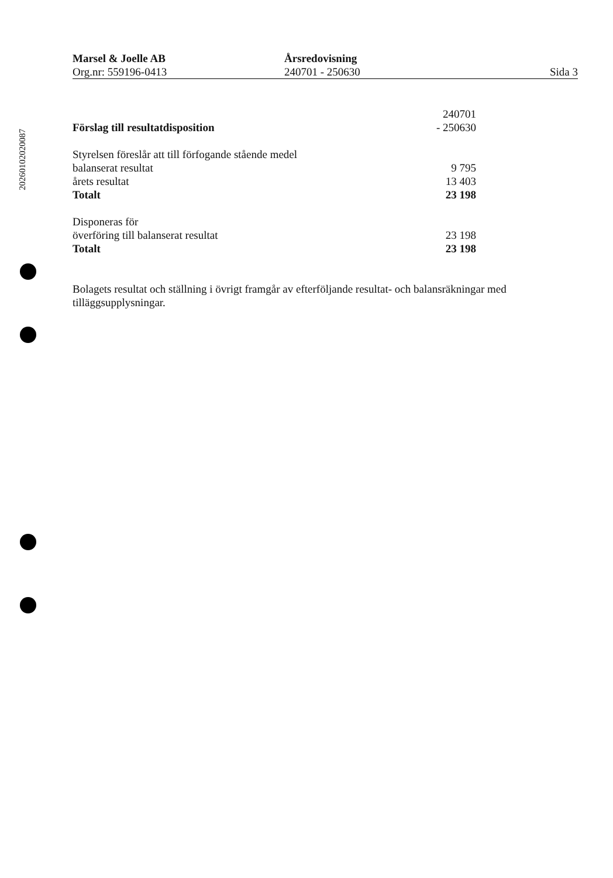20260102020087
Marsel & Joelle AB
Org.nr: 559196-0413
Årsredovisning
240701 - 250630
Sida 3
| Förslag till resultatdisposition | 240701 - 250630 |
| Styrelsen föreslår att till förfogande stående medel | |
| balanserat resultat | 9 795 |
| årets resultat | 13 403 |
| Totalt | 23 198 |
| Disponeras för | |
| överföring till balanserat resultat | 23 198 |
| Totalt | 23 198 |
Bolagets resultat och ställning i övrigt framgår av efterföljande resultat- och balansräkningar med tilläggsupplysningar.